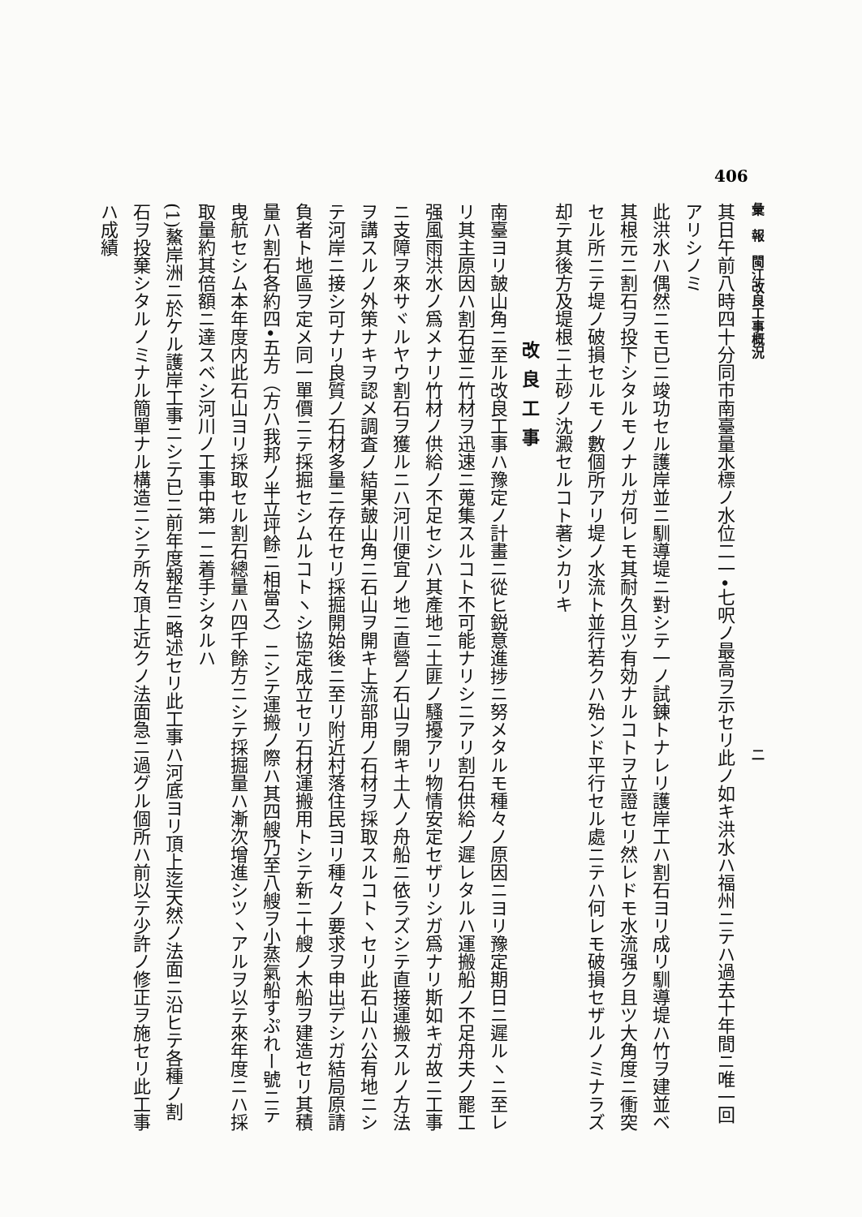406
彙　報　閩江改良工事概況　　　　　　　　　　　　　　　　　　　　　　　　　　　　　　二
其日午前八時四十分同市南臺量水標ノ水位二一•七呎ノ最高ヲ示セリ此ノ如キ洪水ハ福州ニテハ過去十年間ニ唯一回アリシノミ
此洪水ハ偶然ニモ已ニ竣功セル護岸並ニ馴導堤ニ對シテ一ノ試錬トナレリ護岸工ハ割石ヨリ成リ馴導堤ハ竹ヲ建並ベ其根元ニ割石ヲ投下シタルモノナルガ何レモ其耐久且ツ有効ナルコトヲ立證セリ然レドモ水流强ク且ツ大角度ニ衝突セル所ニテ堤ノ破損セルモノ數個所アリ堤ノ水流ト並行若クハ殆ンド平行セル處ニテハ何レモ破損セザルノミナラズ却テ其後方及堤根ニ土砂ノ沈澱セルコト著シカリキ
改良工事
南臺ヨリ皷山角ニ至ル改良工事ハ豫定ノ計畫ニ從ヒ鋭意進捗ニ努メタルモ種々ノ原因ニヨリ豫定期日ニ遲ルヽニ至レリ其主原因ハ割石並ニ竹材ヲ迅速ニ蒐集スルコト不可能ナリシニアリ割石供給ノ遲レタルハ運搬船ノ不足舟夫ノ罷工强風雨洪水ノ爲メナリ竹材ノ供給ノ不足セシハ其產地ニ土匪ノ騷擾アリ物情安定セザリシガ爲ナリ斯如キガ故ニ工事ニ支障ヲ來サヾルヤウ割石ヲ獲ルニハ河川便宜ノ地ニ直營ノ石山ヲ開キ土人ノ舟船ニ依ラズシテ直接運搬スルノ方法ヲ講スルノ外策ナキヲ認メ調査ノ結果皷山角ニ石山ヲ開キ上流部用ノ石材ヲ採取スルコトヽセリ此石山ハ公有地ニシテ河岸ニ接シ可ナリ良質ノ石材多量ニ存在セリ採掘開始後ニ至リ附近村落住民ヨリ種々ノ要求ヲ申出デシガ結局原請負者ト地區ヲ定メ同一單價ニテ採掘セシムルコトヽシ協定成立セリ石材運搬用トシテ新ニ十艘ノ木船ヲ建造セリ其積量ハ割石各約四•五方（方ハ我邦ノ半立坪餘ニ相當ス）ニシテ運搬ノ際ハ其四艘乃至八艘ヲ小蒸氣船すぷれー號ニテ曳航セシム本年度内此石山ヨリ採取セル割石總量ハ四千餘方ニシテ採掘量ハ漸次增進シツヽアルヲ以テ來年度ニハ採取量約其倍額ニ達スベシ河川ノ工事中第一ニ着手シタルハ
(1)鰲岸洲ニ於ケル護岸工事ニシテ已ニ前年度報告ニ略述セリ此工事ハ河底ヨリ頂上迄天然ノ法面ニ沿ヒテ各種ノ割石ヲ投棄シタルノミナル簡單ナル構造ニシテ所々頂上近クノ法面急ニ過グル個所ハ前以テ少許ノ修正ヲ施セリ此工事ハ成績